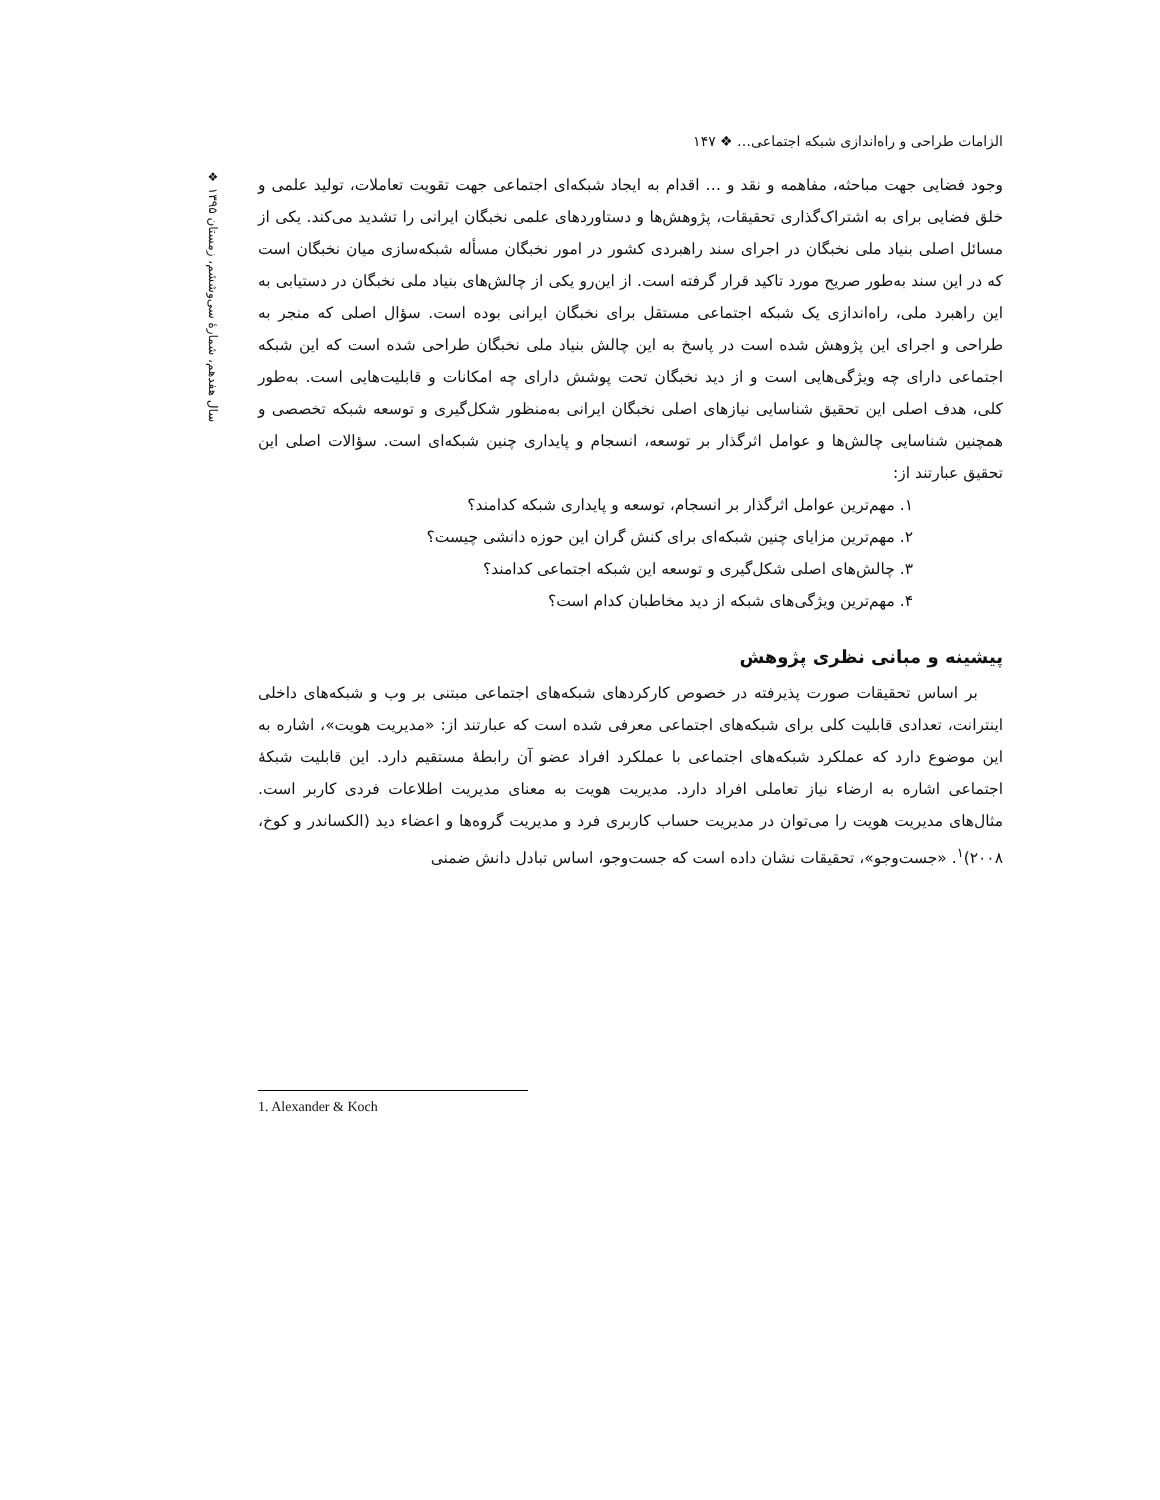❖ سال هفدهم، شمارهٔ سی‌وششم، زمستان ۱۳۹۵
الزامات طراحی و راه‌اندازی شبکه اجتماعی… ❖ ۱۴۷
وجود فضایی جهت مباحثه، مفاهمه و نقد و … اقدام به ایجاد شبکه‌ای اجتماعی جهت تقویت تعاملات، تولید علمی و خلق فضایی برای به اشتراک‌گذاری تحقیقات، پژوهش‌ها و دستاوردهای علمی نخبگان ایرانی را تشدید می‌کند. یکی از مسائل اصلی بنیاد ملی نخبگان در اجرای سند راهبردی کشور در امور نخبگان مسأله شبکه‌سازی میان نخبگان است که در این سند به‌طور صریح مورد تاکید قرار گرفته است. از این‌رو یکی از چالش‌های بنیاد ملی نخبگان در دستیابی به این راهبرد ملی، راه‌اندازی یک شبکه اجتماعی مستقل برای نخبگان ایرانی بوده است. سؤال اصلی که منجر به طراحی و اجرای این پژوهش شده است در پاسخ به این چالش بنیاد ملی نخبگان طراحی شده است که این شبکه اجتماعی دارای چه ویژگی‌هایی است و از دید نخبگان تحت پوشش دارای چه امکانات و قابلیت‌هایی است. به‌طور کلی، هدف اصلی این تحقیق شناسایی نیازهای اصلی نخبگان ایرانی به‌منظور شکل‌گیری و توسعه شبکه تخصصی و همچنین شناسایی چالش‌ها و عوامل اثرگذار بر توسعه، انسجام و پایداری چنین شبکه‌ای است. سؤالات اصلی این تحقیق عبارتند از:
۱. مهم‌ترین عوامل اثرگذار بر انسجام، توسعه و پایداری شبکه کدامند؟
۲. مهم‌ترین مزایای چنین شبکه‌ای برای کنش گران این حوزه دانشی چیست؟
۳. چالش‌های اصلی شکل‌گیری و توسعه این شبکه اجتماعی کدامند؟
۴. مهم‌ترین ویژگی‌های شبکه از دید مخاطبان کدام است؟
پیشینه و مبانی نظری پژوهش
بر اساس تحقیقات صورت پذیرفته در خصوص کارکردهای شبکه‌های اجتماعی مبتنی بر وب و شبکه‌های داخلی اینترانت، تعدادی قابلیت کلی برای شبکه‌های اجتماعی معرفی شده است که عبارتند از: «مدیریت هویت»، اشاره به این موضوع دارد که عملکرد شبکه‌های اجتماعی با عملکرد افراد عضو آن رابطهٔ مستقیم دارد. این قابلیت شبکهٔ اجتماعی اشاره به ارضاء نیاز تعاملی افراد دارد. مدیریت هویت به معنای مدیریت اطلاعات فردی کاربر است. مثال‌های مدیریت هویت را می‌توان در مدیریت حساب کاربری فرد و مدیریت گروه‌ها و اعضاء دید (الکساندر و کوخ، ۲۰۰۸)<sup>۱</sup>. «جست‌وجو»، تحقیقات نشان داده است که جست‌وجو، اساس تبادل دانش ضمنی
1. Alexander & Koch